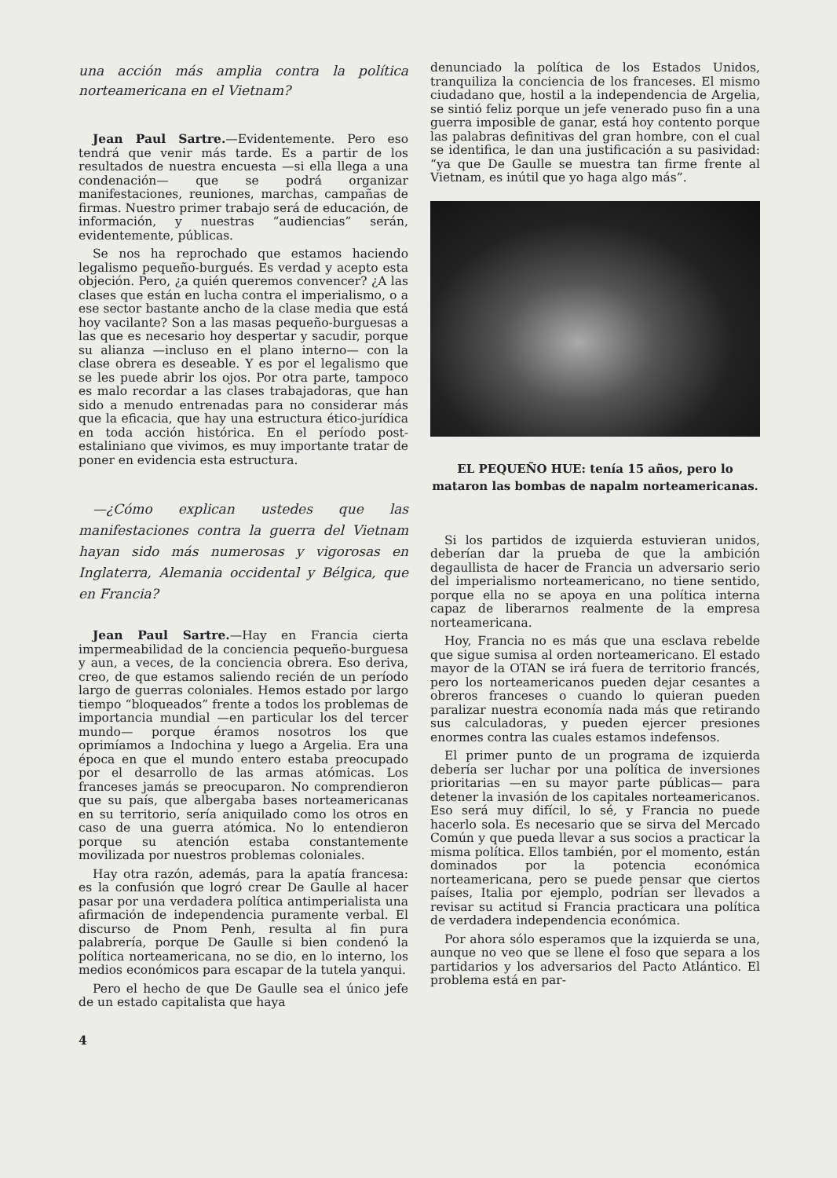una acción más amplia contra la política norteamericana en el Vietnam?
Jean Paul Sartre.—Evidentemente. Pero eso tendrá que venir más tarde. Es a partir de los resultados de nuestra encuesta —si ella llega a una condenación— que se podrá organizar manifestaciones, reuniones, marchas, campañas de firmas. Nuestro primer trabajo será de educación, de información, y nuestras “audiencias” serán, evidentemente, públicas.
Se nos ha reprochado que estamos haciendo legalismo pequeño-burgués. Es verdad y acepto esta objeción. Pero, ¿a quién queremos convencer? ¿A las clases que están en lucha contra el imperialismo, o a ese sector bastante ancho de la clase media que está hoy vacilante? Son a las masas pequeño-burguesas a las que es necesario hoy despertar y sacudir, porque su alianza —incluso en el plano interno— con la clase obrera es deseable. Y es por el legalismo que se les puede abrir los ojos. Por otra parte, tampoco es malo recordar a las clases trabajadoras, que han sido a menudo entrenadas para no considerar más que la eficacia, que hay una estructura ético-jurídica en toda acción histórica. En el período post-estaliniano que vivimos, es muy importante tratar de poner en evidencia esta estructura.
—¿Cómo explican ustedes que las manifestaciones contra la guerra del Vietnam hayan sido más numerosas y vigorosas en Inglaterra, Alemania occidental y Bélgica, que en Francia?
Jean Paul Sartre.—Hay en Francia cierta impermeabilidad de la conciencia pequeño-burguesa y aun, a veces, de la conciencia obrera. Eso deriva, creo, de que estamos saliendo recién de un período largo de guerras coloniales. Hemos estado por largo tiempo “bloqueados” frente a todos los problemas de importancia mundial —en particular los del tercer mundo— porque éramos nosotros los que oprimíamos a Indochina y luego a Argelia. Era una época en que el mundo entero estaba preocupado por el desarrollo de las armas atómicas. Los franceses jamás se preocuparon. No comprendieron que su país, que albergaba bases norteamericanas en su territorio, sería aniquilado como los otros en caso de una guerra atómica. No lo entendieron porque su atención estaba constantemente movilizada por nuestros problemas coloniales.
Hay otra razón, además, para la apatía francesa: es la confusión que logró crear De Gaulle al hacer pasar por una verdadera política antimperialista una afirmación de independencia puramente verbal. El discurso de Pnom Penh, resulta al fin pura palabrería, porque De Gaulle si bien condenó la política norteamericana, no se dio, en lo interno, los medios económicos para escapar de la tutela yanqui.
Pero el hecho de que De Gaulle sea el único jefe de un estado capitalista que haya
4
denunciado la política de los Estados Unidos, tranquiliza la conciencia de los franceses. El mismo ciudadano que, hostil a la independencia de Argelia, se sintió feliz porque un jefe venerado puso fin a una guerra imposible de ganar, está hoy contento porque las palabras definitivas del gran hombre, con el cual se identifica, le dan una justificación a su pasividad: “ya que De Gaulle se muestra tan firme frente al Vietnam, es inútil que yo haga algo más”.
EL PEQUEÑO HUE: tenía 15 años, pero lo mataron las bombas de napalm norteamericanas.
Si los partidos de izquierda estuvieran unidos, deberían dar la prueba de que la ambición degaullista de hacer de Francia un adversario serio del imperialismo norteamericano, no tiene sentido, porque ella no se apoya en una política interna capaz de liberarnos realmente de la empresa norteamericana.
Hoy, Francia no es más que una esclava rebelde que sigue sumisa al orden norteamericano. El estado mayor de la OTAN se irá fuera de territorio francés, pero los norteamericanos pueden dejar cesantes a obreros franceses o cuando lo quieran pueden paralizar nuestra economía nada más que retirando sus calculadoras, y pueden ejercer presiones enormes contra las cuales estamos indefensos.
El primer punto de un programa de izquierda debería ser luchar por una política de inversiones prioritarias —en su mayor parte públicas— para detener la invasión de los capitales norteamericanos. Eso será muy difícil, lo sé, y Francia no puede hacerlo sola. Es necesario que se sirva del Mercado Común y que pueda llevar a sus socios a practicar la misma política. Ellos también, por el momento, están dominados por la potencia económica norteamericana, pero se puede pensar que ciertos países, Italia por ejemplo, podrían ser llevados a revisar su actitud si Francia practicara una política de verdadera independencia económica.
Por ahora sólo esperamos que la izquierda se una, aunque no veo que se llene el foso que separa a los partidarios y los adversarios del Pacto Atlántico. El problema está en par-